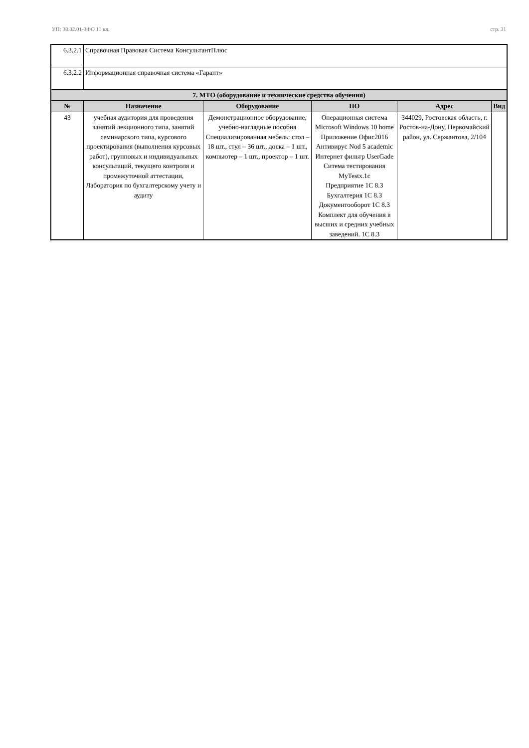УП: 38.02.01-ЗФО 11 кл. стр. 31
| 6.3.2.1 | Справочная Правовая Система КонсультантПлюс | | | | |
| 6.3.2.2 | Информационная справочная система «Гарант» | | | | |
| 7. МТО (оборудование и технические средства обучения) | | | | | |
| № | Назначение | Оборудование | ПО | Адрес | Вид |
| 43 | учебная аудитория для проведения занятий лекционного типа, занятий семинарского типа, курсового проектирования (выполнения курсовых работ), групповых и индивидуальных консультаций, текущего контроля и промежуточной аттестации, Лаборатория по бухгалтерскому учету и аудиту | Демонстрационное оборудование, учебно-наглядные пособия Специализированная мебель: стол – 18 шт., стул – 36 шт., доска – 1 шт., компьютер – 1 шт., проектор – 1 шт. | Операционная система Microsoft Windows 10 home Приложение Офис2016 Антивирус Nod 5 academic Интернет фильтр UserGade Ситема тестирования MyTestx.1c Предприятие 1С 8.3 Бухгалтерия 1С 8.3 Документооборот 1С 8.3 Комплект для обучения в высших и средних учебных заведений. 1С 8.3 | 344029, Ростовская область, г. Ростов-на-Дону, Первомайский район, ул. Сержантова, 2/104 | |